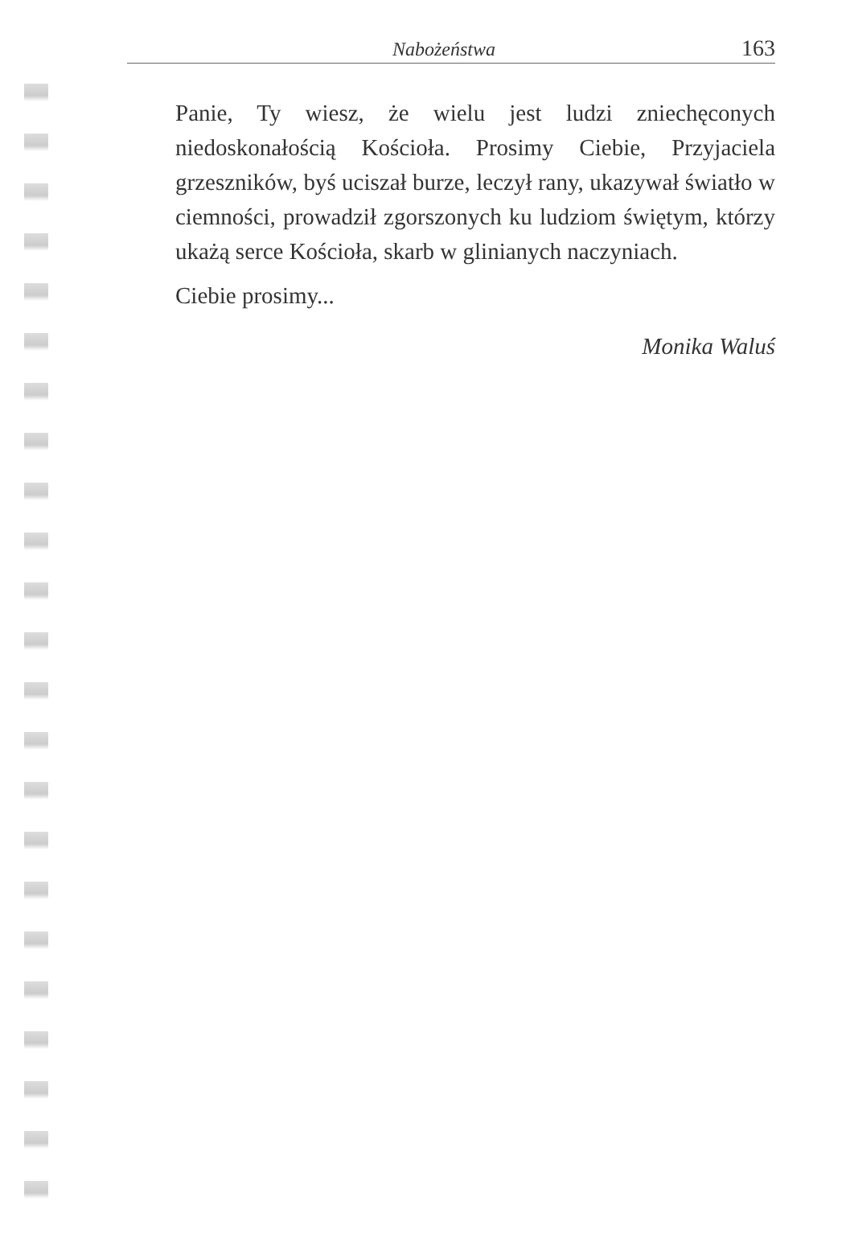Nabożeństwa 163
Panie, Ty wiesz, że wielu jest ludzi zniechęconych niedoskonałością Kościoła. Prosimy Ciebie, Przyjaciela grzeszników, byś uciszał burze, leczył rany, ukazywał światło w ciemności, prowadził zgorszonych ku ludziom świętym, którzy ukażą serce Kościoła, skarb w glinianych naczyniach.
Ciebie prosimy...
Monika Waluś